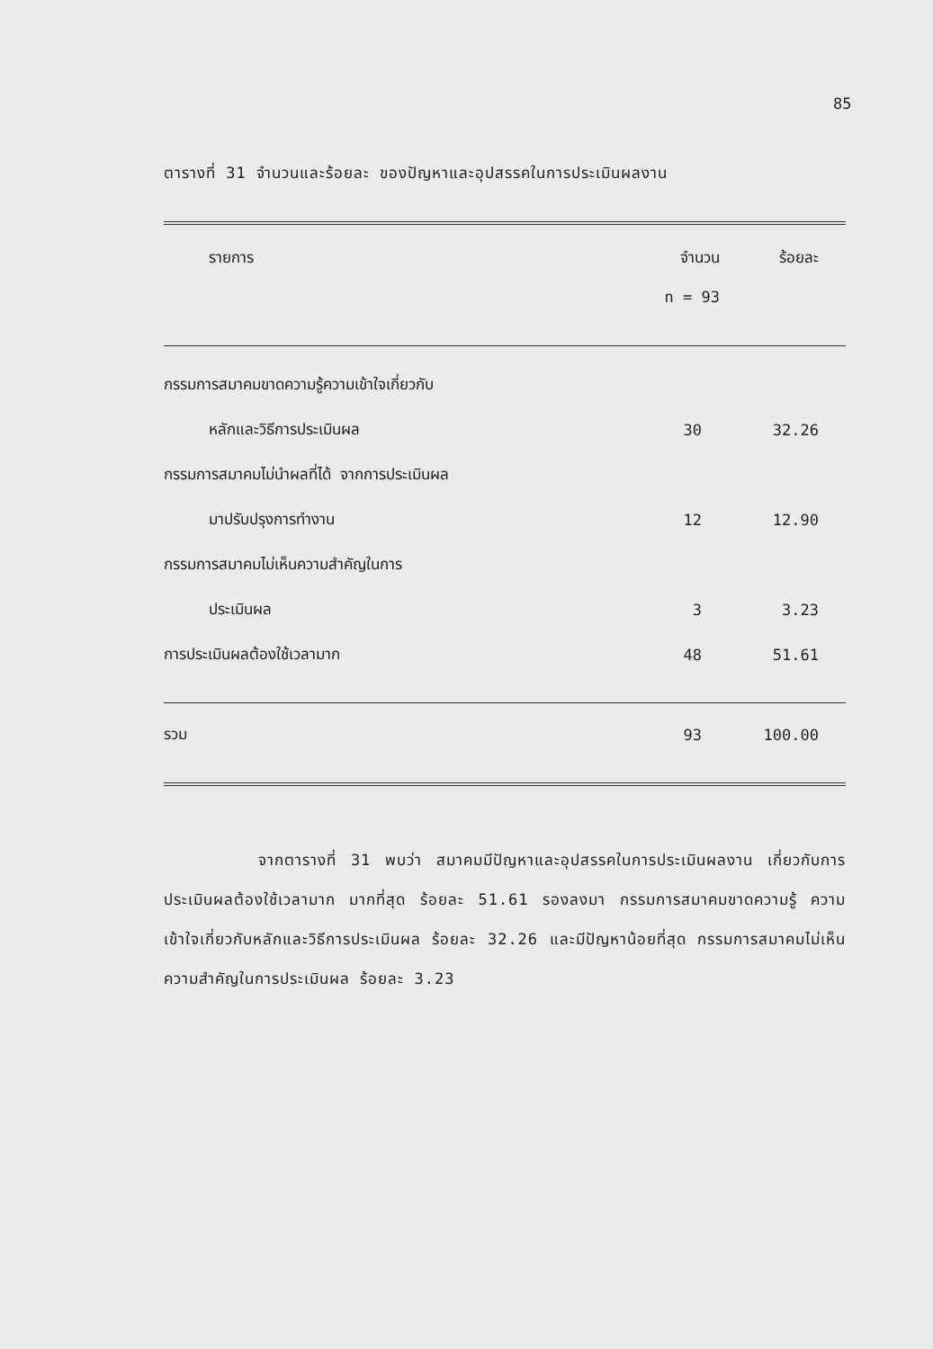85
ตารางที่ 31 จำนวนและร้อยละ ของปัญหาและอุปสรรคในการประเมินผลงาน
| รายการ | จำนวน n = 93 | ร้อยละ |
| --- | --- | --- |
| กรรมการสมาคมขาดความรู้ความเข้าใจเกี่ยวกับ | | |
| หลักและวิธีการประเมินผล | 30 | 32.26 |
| กรรมการสมาคมไม่นำผลที่ได้ จากการประเมินผล | | |
| มาปรับปรุงการทำงาน | 12 | 12.90 |
| กรรมการสมาคมไม่เห็นความสำคัญในการ | | |
| ประเมินผล | 3 | 3.23 |
| การประเมินผลต้องใช้เวลามาก | 48 | 51.61 |
| รวม | 93 | 100.00 |
จากตารางที่ 31 พบว่า สมาคมมีปัญหาและอุปสรรคในการประเมินผลงาน เกี่ยวกับการประเมินผลต้องใช้เวลามาก มากที่สุด ร้อยละ 51.61 รองลงมา กรรมการสมาคมขาดความรู้ ความเข้าใจเกี่ยวกับหลักและวิธีการประเมินผล ร้อยละ 32.26 และมีปัญหาน้อยที่สุด กรรมการสมาคมไม่เห็นความสำคัญในการประเมินผล ร้อยละ 3.23